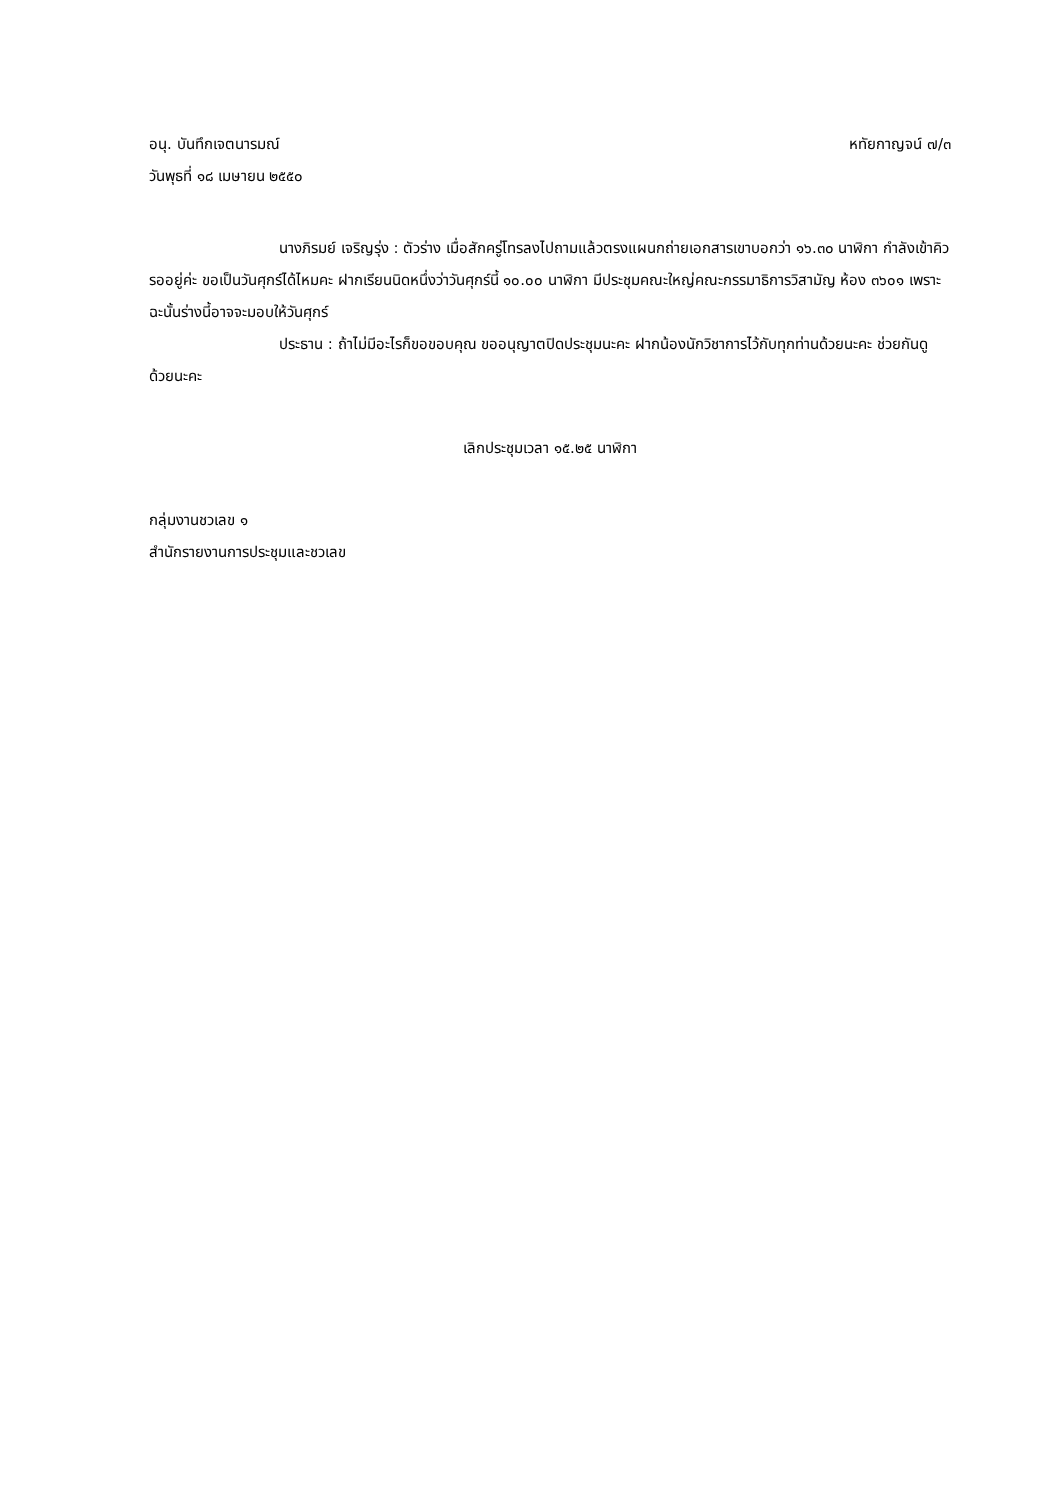อนุ. บันทึกเจตนารมณ์ หทัยกาญจน์ ๗/๓
วันพุธที่ ๑๘ เมษายน ๒๕๕๐
นางภิรมย์ เจริญรุ่ง : ตัวร่าง เมื่อสักครู่โทรลงไปถามแล้วตรงแผนกถ่ายเอกสารเขาบอกว่า ๑๖.๓๐ นาฬิกา กำลังเข้าคิวรออยู่ค่ะ ขอเป็นวันศุกร์ได้ไหมคะ ฝากเรียนนิดหนึ่งว่าวันศุกร์นี้ ๑๐.๐๐ นาฬิกา มีประชุมคณะใหญ่คณะกรรมาธิการวิสามัญ ห้อง ๓๖๐๑ เพราะฉะนั้นร่างนี้อาจจะมอบให้วันศุกร์
ประธาน : ถ้าไม่มีอะไรก็ขอขอบคุณ ขออนุญาตปิดประชุมนะคะ ฝากน้องนักวิชาการไว้กับทุกท่านด้วยนะคะ ช่วยกันดูด้วยนะคะ
เลิกประชุมเวลา ๑๕.๒๕ นาฬิกา
กลุ่มงานชวเลข ๑
สำนักรายงานการประชุมและชวเลข